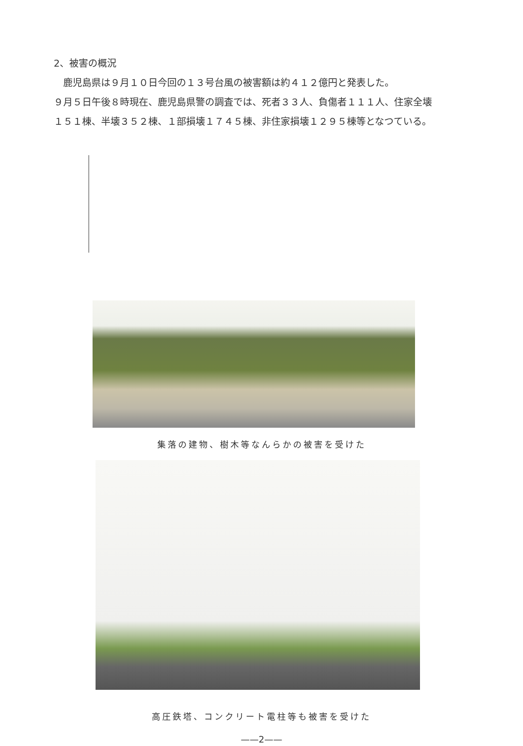2、被害の概況
　鹿児島県は９月１０日今回の１３号台風の被害額は約４１２億円と発表した。
９月５日午後８時現在、鹿児島県警の調査では、死者３３人、負傷者１１１人、住家全壊
１５１棟、半壊３５２棟、１部損壊１７４５棟、非住家損壊１２９５棟等となつている。
集落の建物、樹木等なんらかの被害を受けた
高圧鉄塔、コンクリート電柱等も被害を受けた
——2——